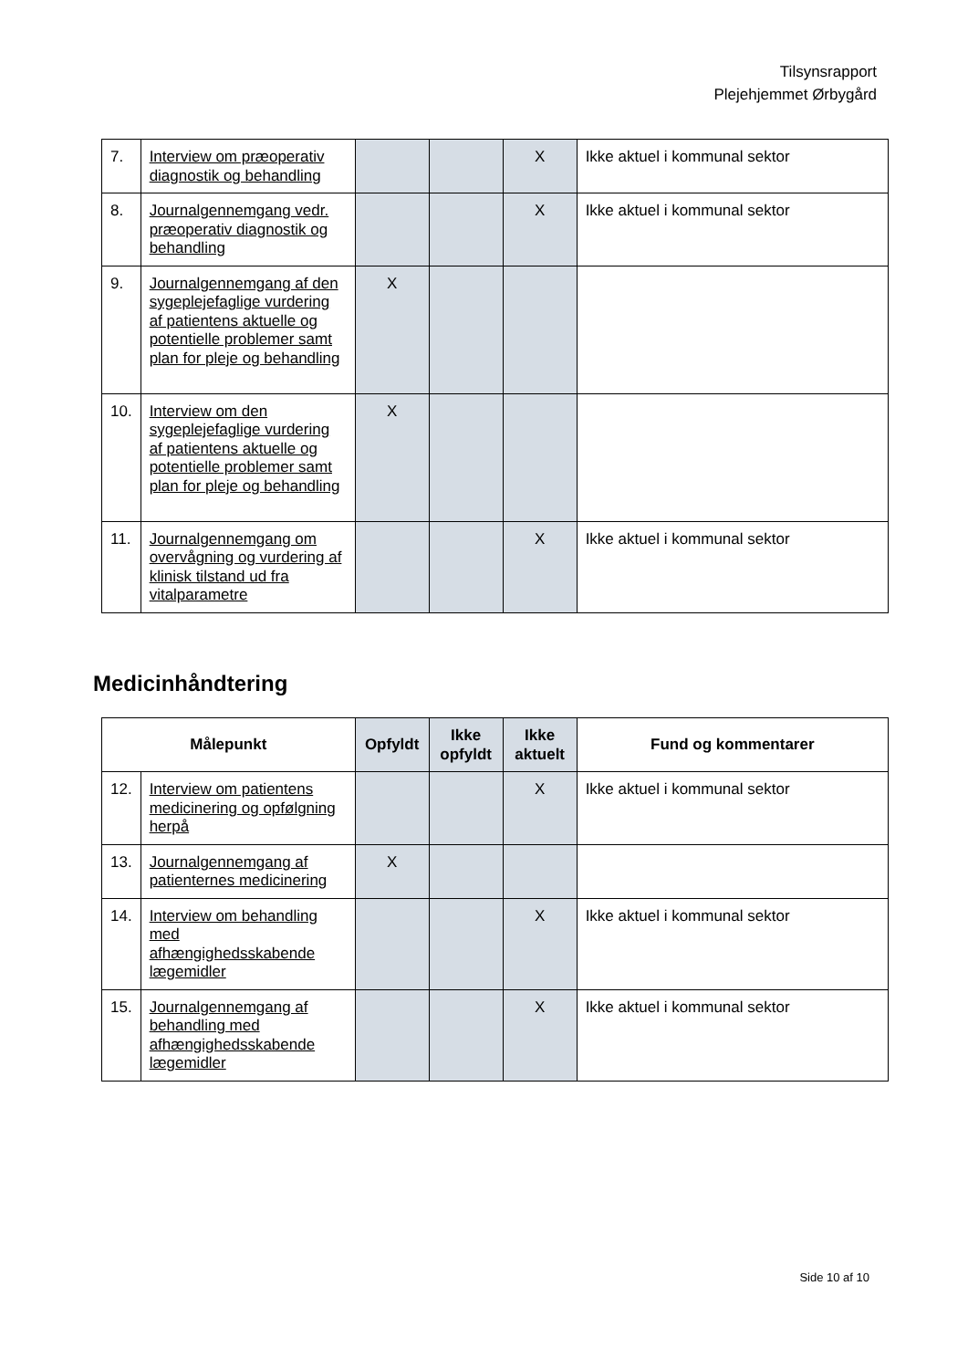Tilsynsrapport
Plejehjemmet Ørbygård
| 7. | Interview om præoperativ diagnostik og behandling | | | X | Ikke aktuel i kommunal sektor |
| 8. | Journalgennemgang vedr. præoperativ diagnostik og behandling | | | X | Ikke aktuel i kommunal sektor |
| 9. | Journalgennemgang af den sygeplejefaglige vurdering af patientens aktuelle og potentielle problemer samt plan for pleje og behandling | X | | | |
| 10. | Interview om den sygeplejefaglige vurdering af patientens aktuelle og potentielle problemer samt plan for pleje og behandling | X | | | |
| 11. | Journalgennemgang om overvågning og vurdering af klinisk tilstand ud fra vitalparametre | | | X | Ikke aktuel i kommunal sektor |
Medicinhåndtering
| Målepunkt | | Opfyldt | Ikke opfyldt | Ikke aktuelt | Fund og kommentarer |
| --- | --- | --- | --- | --- | --- |
| 12. | Interview om patientens medicinering og opfølgning herpå | | | X | Ikke aktuel i kommunal sektor |
| 13. | Journalgennemgang af patienternes medicinering | X | | | |
| 14. | Interview om behandling med afhængighedsskabende lægemidler | | | X | Ikke aktuel i kommunal sektor |
| 15. | Journalgennemgang af behandling med afhængighedsskabende lægemidler | | | X | Ikke aktuel i kommunal sektor |
Side 10 af 10